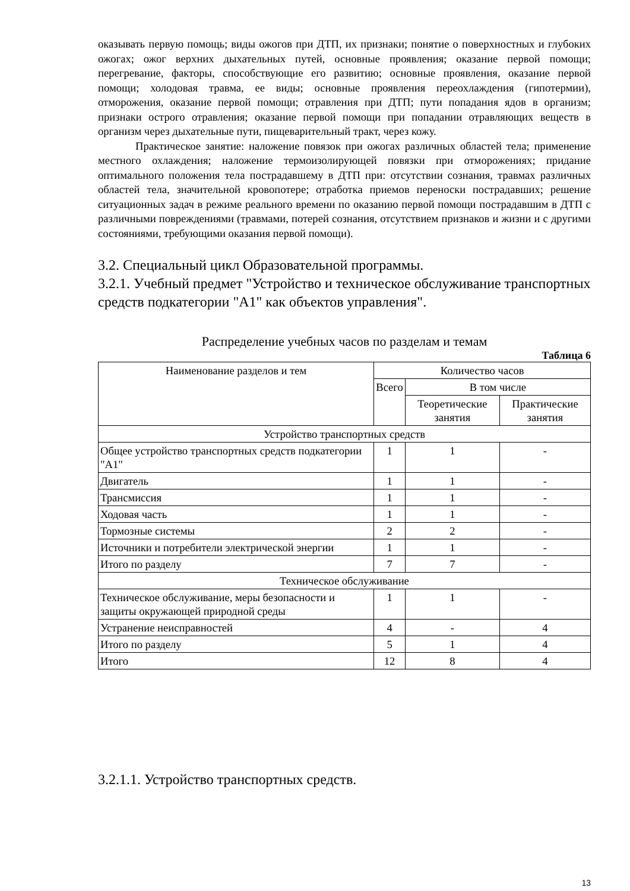оказывать первую помощь; виды ожогов при ДТП, их признаки; понятие о поверхностных и глубоких ожогах; ожог верхних дыхательных путей, основные проявления; оказание первой помощи; перегревание, факторы, способствующие его развитию; основные проявления, оказание первой помощи; холодовая травма, ее виды; основные проявления переохлаждения (гипотермии), отморожения, оказание первой помощи; отравления при ДТП; пути попадания ядов в организм; признаки острого отравления; оказание первой помощи при попадании отравляющих веществ в организм через дыхательные пути, пищеварительный тракт, через кожу.
Практическое занятие: наложение повязок при ожогах различных областей тела; применение местного охлаждения; наложение термоизолирующей повязки при отморожениях; придание оптимального положения тела пострадавшему в ДТП при: отсутствии сознания, травмах различных областей тела, значительной кровопотере; отработка приемов переноски пострадавших; решение ситуационных задач в режиме реального времени по оказанию первой помощи пострадавшим в ДТП с различными повреждениями (травмами, потерей сознания, отсутствием признаков и жизни и с другими состояниями, требующими оказания первой помощи).
3.2. Специальный цикл Образовательной программы.
3.2.1. Учебный предмет "Устройство и техническое обслуживание транспортных средств подкатегории "A1" как объектов управления".
Распределение учебных часов по разделам и темам
Таблица 6
| Наименование разделов и тем | Количество часов | | |
| --- | --- | --- | --- |
| | Всего | В том числе | |
| | | Теоретические занятия | Практические занятия |
| Устройство транспортных средств | | | |
| Общее устройство транспортных средств подкатегории "A1" | 1 | 1 | - |
| Двигатель | 1 | 1 | - |
| Трансмиссия | 1 | 1 | - |
| Ходовая часть | 1 | 1 | - |
| Тормозные системы | 2 | 2 | - |
| Источники и потребители электрической энергии | 1 | 1 | - |
| Итого по разделу | 7 | 7 | - |
| Техническое обслуживание | | | |
| Техническое обслуживание, меры безопасности и защиты окружающей природной среды | 1 | 1 | - |
| Устранение неисправностей | 4 | - | 4 |
| Итого по разделу | 5 | 1 | 4 |
| Итого | 12 | 8 | 4 |
3.2.1.1. Устройство транспортных средств.
13